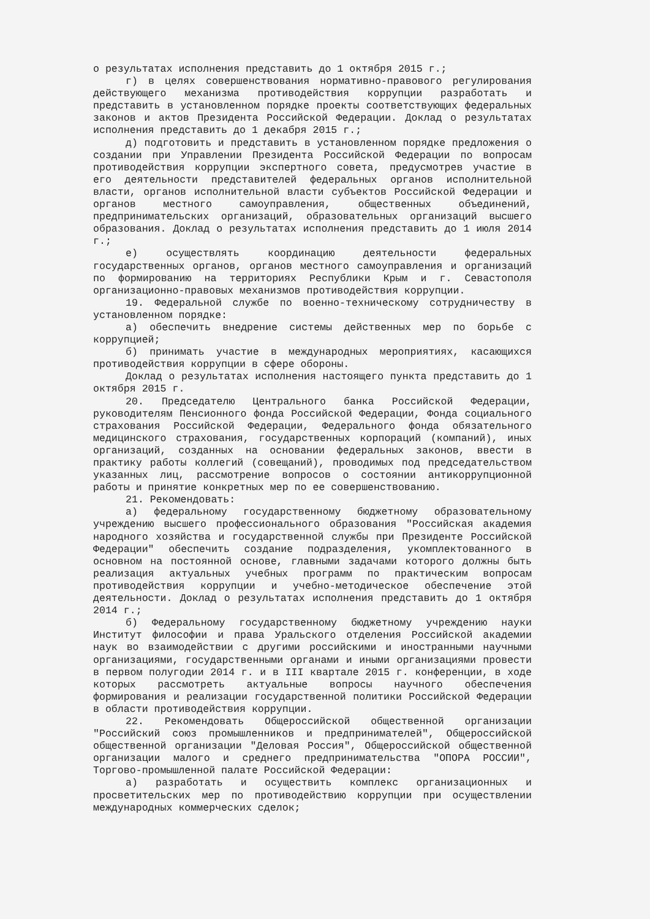о результатах исполнения представить до 1 октября 2015 г.;
г) в целях совершенствования нормативно-правового регулирования действующего механизма противодействия коррупции разработать и представить в установленном порядке проекты соответствующих федеральных законов и актов Президента Российской Федерации. Доклад о результатах исполнения представить до 1 декабря 2015 г.;
д) подготовить и представить в установленном порядке предложения о создании при Управлении Президента Российской Федерации по вопросам противодействия коррупции экспертного совета, предусмотрев участие в его деятельности представителей федеральных органов исполнительной власти, органов исполнительной власти субъектов Российской Федерации и органов местного самоуправления, общественных объединений, предпринимательских организаций, образовательных организаций высшего образования. Доклад о результатах исполнения представить до 1 июля 2014 г.;
е) осуществлять координацию деятельности федеральных государственных органов, органов местного самоуправления и организаций по формированию на территориях Республики Крым и г. Севастополя организационно-правовых механизмов противодействия коррупции.
19. Федеральной службе по военно-техническому сотрудничеству в установленном порядке:
а) обеспечить внедрение системы действенных мер по борьбе с коррупцией;
б) принимать участие в международных мероприятиях, касающихся противодействия коррупции в сфере обороны.
Доклад о результатах исполнения настоящего пункта представить до 1 октября 2015 г.
20. Председателю Центрального банка Российской Федерации, руководителям Пенсионного фонда Российской Федерации, Фонда социального страхования Российской Федерации, Федерального фонда обязательного медицинского страхования, государственных корпораций (компаний), иных организаций, созданных на основании федеральных законов, ввести в практику работы коллегий (совещаний), проводимых под председательством указанных лиц, рассмотрение вопросов о состоянии антикоррупционной работы и принятие конкретных мер по ее совершенствованию.
21. Рекомендовать:
а) федеральному государственному бюджетному образовательному учреждению высшего профессионального образования "Российская академия народного хозяйства и государственной службы при Президенте Российской Федерации" обеспечить создание подразделения, укомплектованного в основном на постоянной основе, главными задачами которого должны быть реализация актуальных учебных программ по практическим вопросам противодействия коррупции и учебно-методическое обеспечение этой деятельности. Доклад о результатах исполнения представить до 1 октября 2014 г.;
б) Федеральному государственному бюджетному учреждению науки Институт философии и права Уральского отделения Российской академии наук во взаимодействии с другими российскими и иностранными научными организациями, государственными органами и иными организациями провести в первом полугодии 2014 г. и в III квартале 2015 г. конференции, в ходе которых рассмотреть актуальные вопросы научного обеспечения формирования и реализации государственной политики Российской Федерации в области противодействия коррупции.
22. Рекомендовать Общероссийской общественной организации "Российский союз промышленников и предпринимателей", Общероссийской общественной организации "Деловая Россия", Общероссийской общественной организации малого и среднего предпринимательства "ОПОРА РОССИИ", Торгово-промышленной палате Российской Федерации:
а) разработать и осуществить комплекс организационных и просветительских мер по противодействию коррупции при осуществлении международных коммерческих сделок;